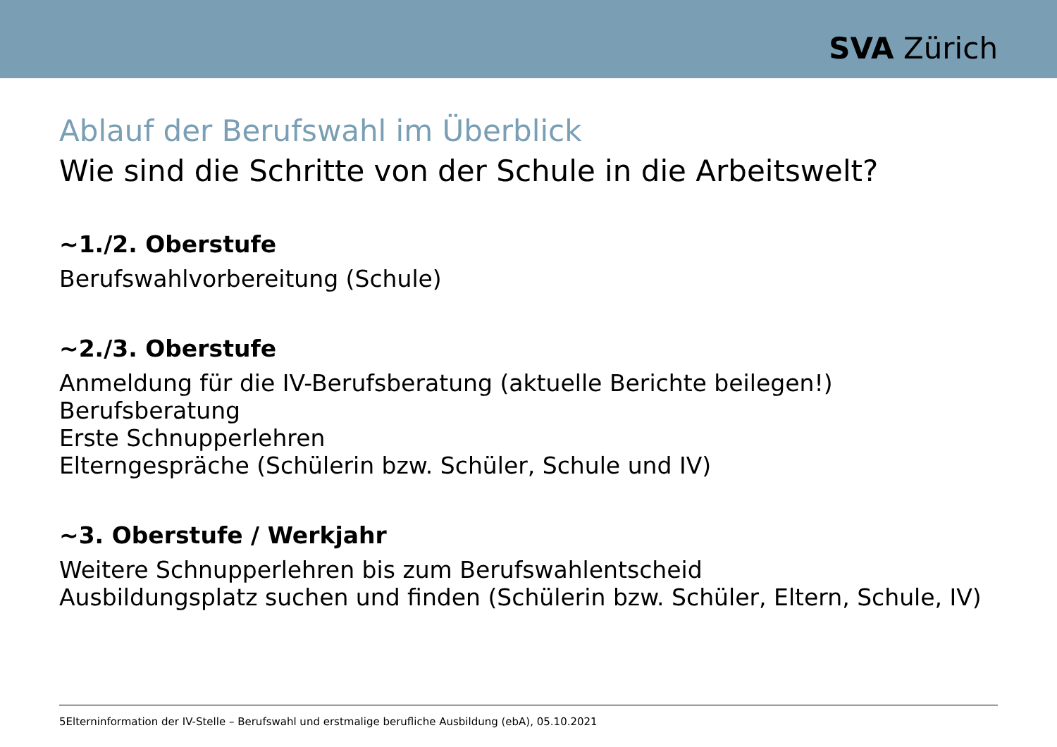SVA Zürich
Ablauf der Berufswahl im Überblick
Wie sind die Schritte von der Schule in die Arbeitswelt?
~1./2. Oberstufe
Berufswahlvorbereitung (Schule)
~2./3. Oberstufe
Anmeldung für die IV-Berufsberatung (aktuelle Berichte beilegen!)
Berufsberatung
Erste Schnupperlehren
Elterngespräche (Schülerin bzw. Schüler, Schule und IV)
~3. Oberstufe / Werkjahr
Weitere Schnupperlehren bis zum Berufswahlentscheid
Ausbildungsplatz suchen und finden (Schülerin bzw. Schüler, Eltern, Schule, IV)
5Elterninformation der IV-Stelle – Berufswahl und erstmalige berufliche Ausbildung (ebA), 05.10.2021